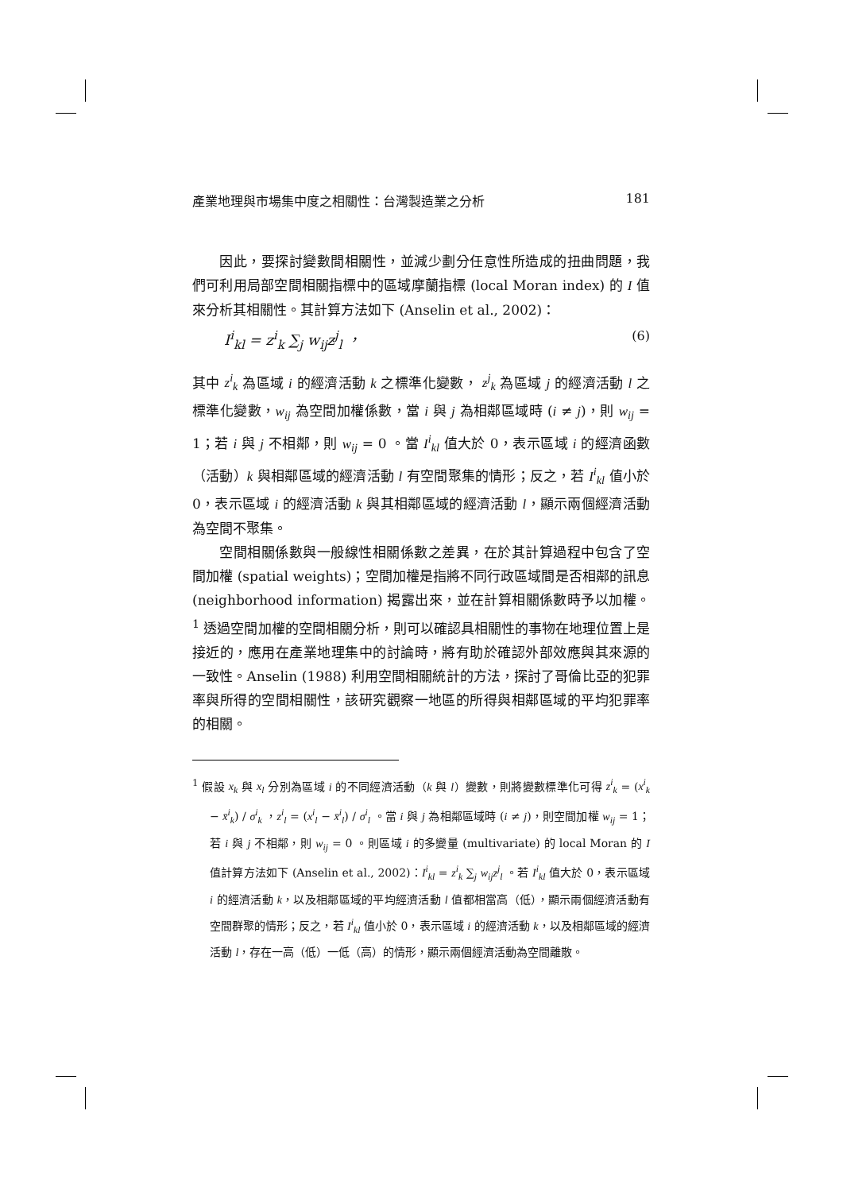產業地理與市場集中度之相關性：台灣製造業之分析 181
因此，要探討變數間相關性，並減少劃分任意性所造成的扭曲問題，我們可利用局部空間相關指標中的區域摩蘭指標 (local Moran index) 的 I 值來分析其相關性。其計算方法如下 (Anselin et al., 2002)：
I<sup>i</sup><sub>kl</sub> = z<sup>i</sup><sub>k</sub> ∑<sub>j</sub> w<sub>ij</sub>z<sup>j</sup><sub>l</sub> ， (6)
其中 z<sup>i</sup><sub>k</sub> 為區域 i 的經濟活動 k 之標準化變數， z<sup>j</sup><sub>k</sub> 為區域 j 的經濟活動 l 之標準化變數，w<sub>ij</sub> 為空間加權係數，當 i 與 j 為相鄰區域時 (i ≠ j)，則 w<sub>ij</sub> = 1；若 i 與 j 不相鄰，則 w<sub>ij</sub> = 0 。當 I<sup>i</sup><sub>kl</sub> 值大於 0，表示區域 i 的經濟函數（活動）k 與相鄰區域的經濟活動 l 有空間聚集的情形；反之，若 I<sup>i</sup><sub>kl</sub> 值小於 0，表示區域 i 的經濟活動 k 與其相鄰區域的經濟活動 l，顯示兩個經濟活動為空間不聚集。
空間相關係數與一般線性相關係數之差異，在於其計算過程中包含了空間加權 (spatial weights)；空間加權是指將不同行政區域間是否相鄰的訊息 (neighborhood information) 揭露出來，並在計算相關係數時予以加權。<sup>1</sup> 透過空間加權的空間相關分析，則可以確認具相關性的事物在地理位置上是接近的，應用在產業地理集中的討論時，將有助於確認外部效應與其來源的一致性。Anselin (1988) 利用空間相關統計的方法，探討了哥倫比亞的犯罪率與所得的空間相關性，該研究觀察一地區的所得與相鄰區域的平均犯罪率的相關。
<sup>1</sup> 假設 x<sub>k</sub> 與 x<sub>l</sub> 分別為區域 i 的不同經濟活動（k 與 l）變數，則將變數標準化可得 z<sup>i</sup><sub>k</sub> = (x<sup>i</sup><sub>k</sub> − x̄<sup>i</sup><sub>k</sub>) / σ<sup>i</sup><sub>k</sub> ，z<sup>i</sup><sub>l</sub> = (x<sup>i</sup><sub>l</sub> − x̄<sup>i</sup><sub>l</sub>) / σ<sup>i</sup><sub>l</sub> 。當 i 與 j 為相鄰區域時 (i ≠ j)，則空間加權 w<sub>ij</sub> = 1；若 i 與 j 不相鄰，則 w<sub>ij</sub> = 0 。則區域 i 的多變量 (multivariate) 的 local Moran 的 I 值計算方法如下 (Anselin et al., 2002)：I<sup>i</sup><sub>kl</sub> = z<sup>i</sup><sub>k</sub> ∑<sub>j</sub> w<sub>ij</sub>z<sup>j</sup><sub>l</sub> 。若 I<sup>i</sup><sub>kl</sub> 值大於 0，表示區域 i 的經濟活動 k，以及相鄰區域的平均經濟活動 l 值都相當高（低），顯示兩個經濟活動有空間群聚的情形；反之，若 I<sup>i</sup><sub>kl</sub> 值小於 0，表示區域 i 的經濟活動 k，以及相鄰區域的經濟活動 l，存在一高（低）一低（高）的情形，顯示兩個經濟活動為空間離散。